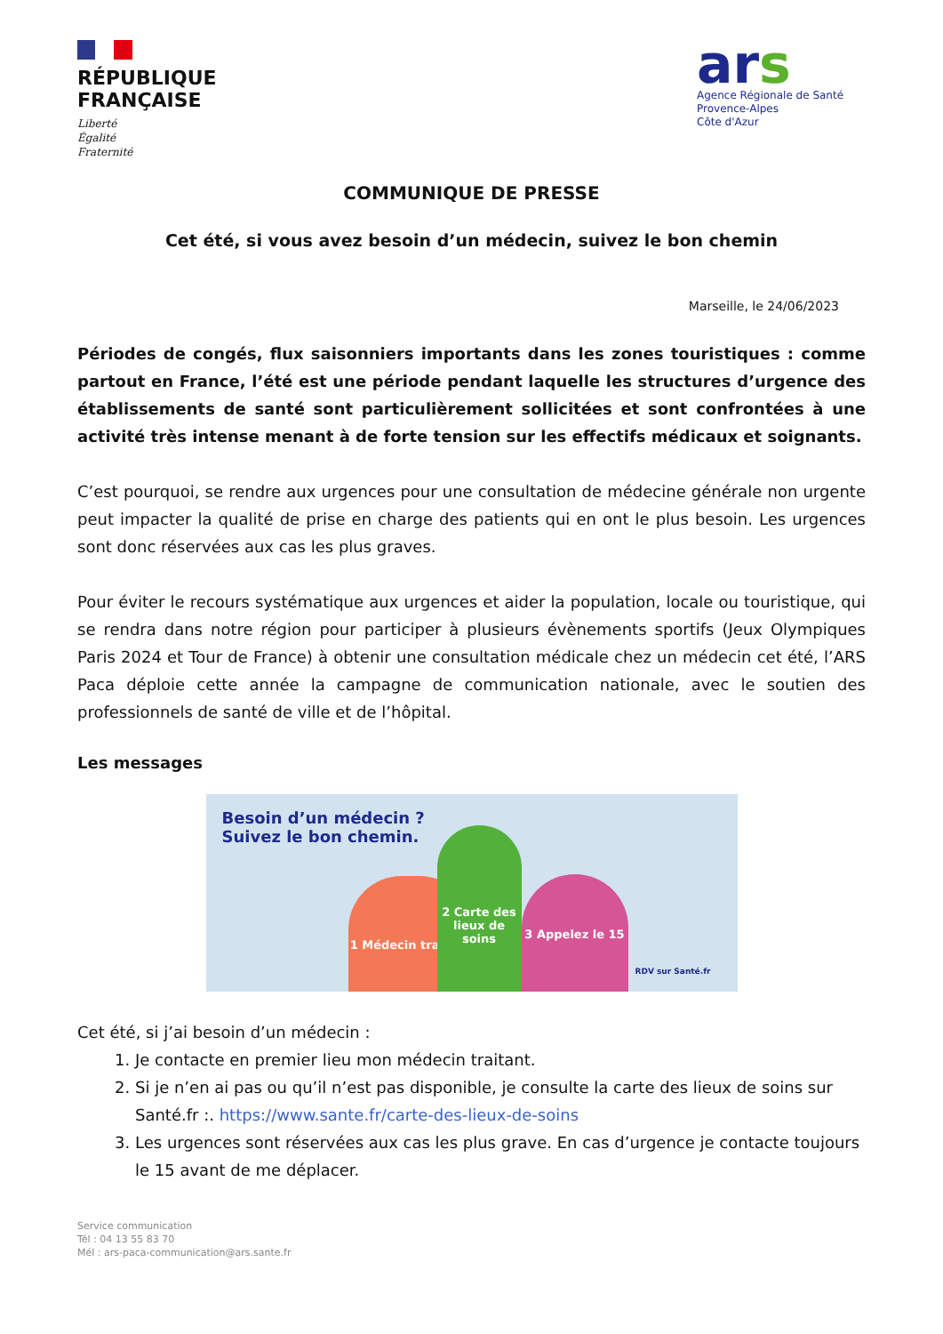RÉPUBLIQUE
FRANÇAISE
Liberté
Égalité
Fraternité
ars
Agence Régionale de Santé
Provence-Alpes
Côte d'Azur
COMMUNIQUE DE PRESSE
Cet été, si vous avez besoin d’un médecin, suivez le bon chemin
Marseille, le 24/06/2023
Périodes de congés, flux saisonniers importants dans les zones touristiques : comme partout en France, l’été est une période pendant laquelle les structures d’urgence des établissements de santé sont particulièrement sollicitées et sont confrontées à une activité très intense menant à de forte tension sur les effectifs médicaux et soignants.
C’est pourquoi, se rendre aux urgences pour une consultation de médecine générale non urgente peut impacter la qualité de prise en charge des patients qui en ont le plus besoin. Les urgences sont donc réservées aux cas les plus graves.
Pour éviter le recours systématique aux urgences et aider la population, locale ou touristique, qui se rendra dans notre région pour participer à plusieurs évènements sportifs (Jeux Olympiques Paris 2024 et Tour de France) à obtenir une consultation médicale chez un médecin cet été, l’ARS Paca déploie cette année la campagne de communication nationale, avec le soutien des professionnels de santé de ville et de l’hôpital.
Les messages
Besoin d’un médecin ?
Suivez le bon chemin.
1 Médecin traitant
2 Carte des lieux de soins
3 Appelez le 15
RDV sur Santé.fr
Cet été, si j’ai besoin d’un médecin :
1. Je contacte en premier lieu mon médecin traitant.
2. Si je n’en ai pas ou qu’il n’est pas disponible, je consulte la carte des lieux de soins sur Santé.fr :. https://www.sante.fr/carte-des-lieux-de-soins
3. Les urgences sont réservées aux cas les plus grave. En cas d’urgence je contacte toujours le 15 avant de me déplacer.
Service communication
Tél : 04 13 55 83 70
Mél : ars-paca-communication@ars.sante.fr